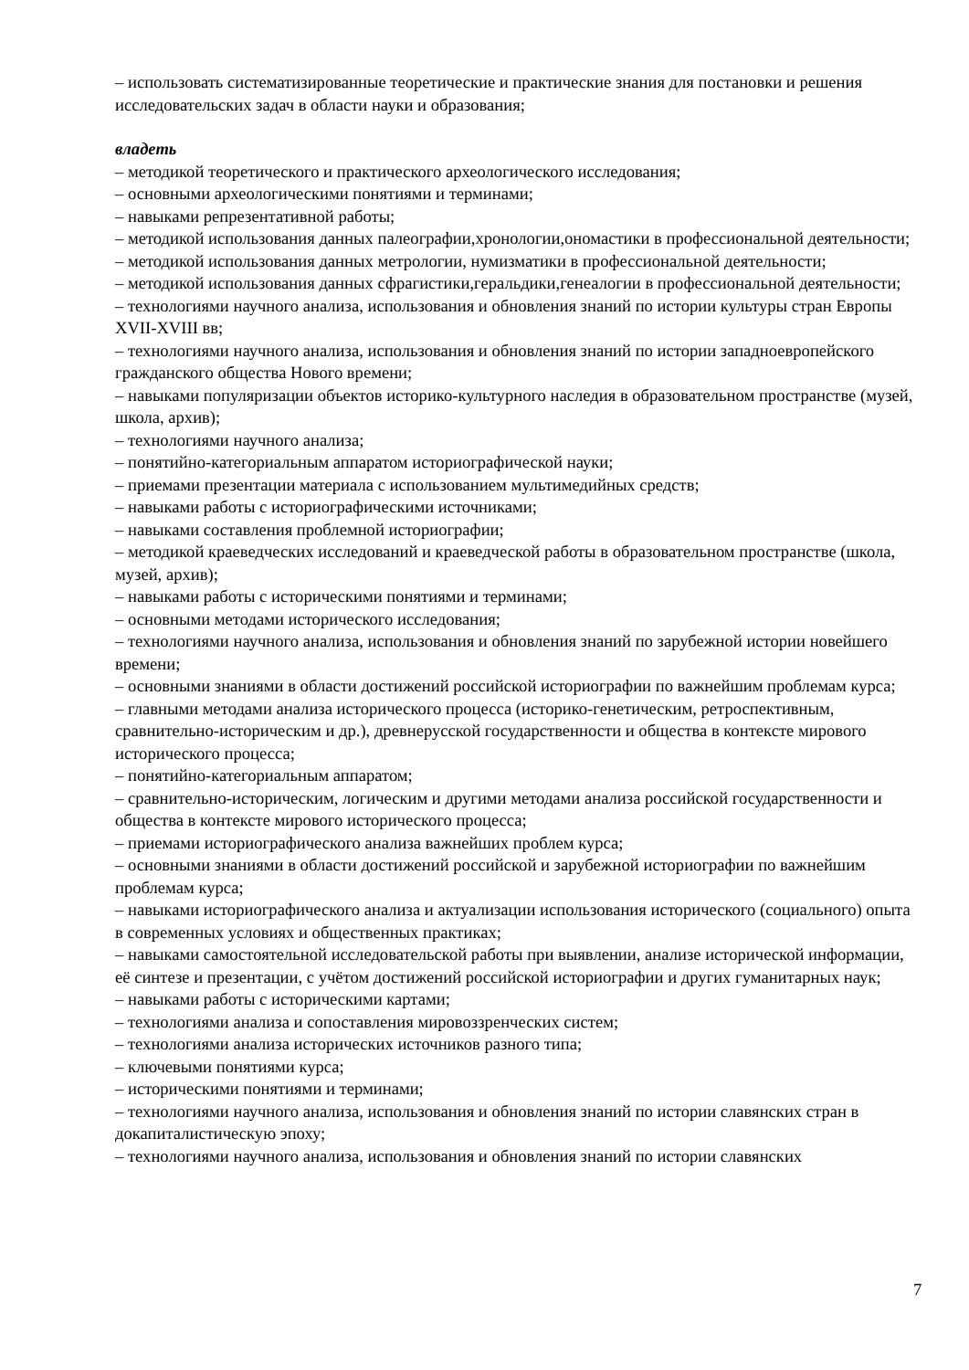– использовать систематизированные теоретические и практические знания для постановки и решения исследовательских задач в области науки и образования;
владеть
– методикой теоретического и практического археологического исследования;
– основными археологическими понятиями и терминами;
– навыками репрезентативной работы;
– методикой использования данных палеографии,хронологии,ономастики в профессиональной деятельности;
– методикой использования данных метрологии, нумизматики в профессиональной деятельности;
– методикой использования данных сфрагистики,геральдики,генеалогии в профессиональной деятельности;
– технологиями научного анализа, использования и обновления знаний по истории культуры стран Европы XVII-XVIII вв;
– технологиями научного анализа, использования и обновления знаний по истории западноевропейского гражданского общества Нового времени;
– навыками популяризации объектов историко-культурного наследия в образовательном пространстве (музей, школа, архив);
– технологиями научного анализа;
– понятийно-категориальным аппаратом историографической науки;
– приемами презентации материала с использованием мультимедийных средств;
– навыками работы с историографическими источниками;
– навыками составления проблемной историографии;
– методикой краеведческих исследований и краеведческой работы в образовательном пространстве (школа, музей, архив);
– навыками работы с историческими понятиями и терминами;
– основными методами исторического исследования;
– технологиями научного анализа, использования и обновления знаний по зарубежной истории новейшего времени;
– основными знаниями в области достижений российской историографии по важнейшим проблемам курса;
– главными методами анализа исторического процесса (историко-генетическим, ретроспективным, сравнительно-историческим и др.), древнерусской государственности и общества в контексте мирового исторического процесса;
– понятийно-категориальным аппаратом;
– сравнительно-историческим, логическим и другими методами анализа российской государственности и общества в контексте мирового исторического процесса;
– приемами историографического анализа важнейших проблем курса;
– основными знаниями в области достижений российской и зарубежной историографии по важнейшим проблемам курса;
– навыками историографического анализа и актуализации использования исторического (социального) опыта в современных условиях и общественных практиках;
– навыками самостоятельной исследовательской работы при выявлении, анализе исторической информации, её синтезе и презентации, с учётом достижений российской историографии и других гуманитарных наук;
– навыками работы с историческими картами;
– технологиями анализа и сопоставления мировоззренческих систем;
– технологиями анализа исторических источников разного типа;
– ключевыми понятиями курса;
– историческими понятиями и терминами;
– технологиями научного анализа, использования и обновления знаний по истории славянских стран в докапиталистическую эпоху;
– технологиями научного анализа, использования и обновления знаний по истории славянских
7